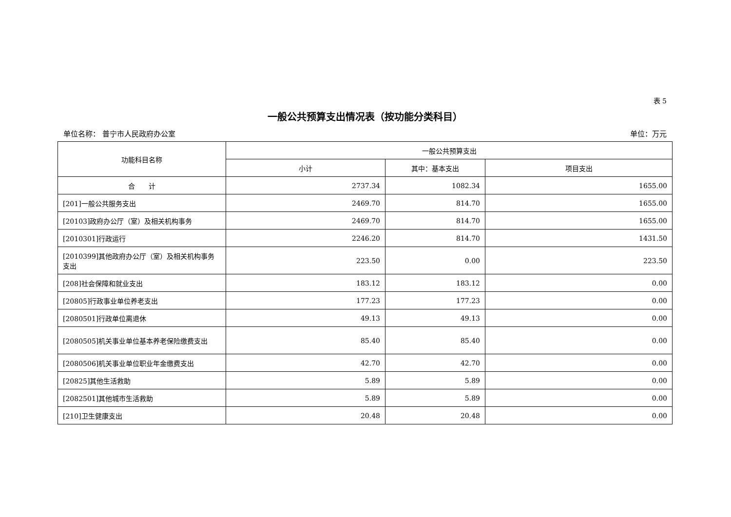表 5
一般公共预算支出情况表（按功能分类科目）
单位名称： 普宁市人民政府办公室 单位：万元
| 功能科目名称 | 一般公共预算支出 | | |
| --- | --- | --- | --- |
| | 小计 | 其中：基本支出 | 项目支出 |
| 合 计 | 2737.34 | 1082.34 | 1655.00 |
| [201]一般公共服务支出 | 2469.70 | 814.70 | 1655.00 |
| [20103]政府办公厅（室）及相关机构事务 | 2469.70 | 814.70 | 1655.00 |
| [2010301]行政运行 | 2246.20 | 814.70 | 1431.50 |
| [2010399]其他政府办公厅（室）及相关机构事务支出 | 223.50 | 0.00 | 223.50 |
| [208]社会保障和就业支出 | 183.12 | 183.12 | 0.00 |
| [20805]行政事业单位养老支出 | 177.23 | 177.23 | 0.00 |
| [2080501]行政单位离退休 | 49.13 | 49.13 | 0.00 |
| [2080505]机关事业单位基本养老保险缴费支出 | 85.40 | 85.40 | 0.00 |
| [2080506]机关事业单位职业年金缴费支出 | 42.70 | 42.70 | 0.00 |
| [20825]其他生活救助 | 5.89 | 5.89 | 0.00 |
| [2082501]其他城市生活救助 | 5.89 | 5.89 | 0.00 |
| [210]卫生健康支出 | 20.48 | 20.48 | 0.00 |